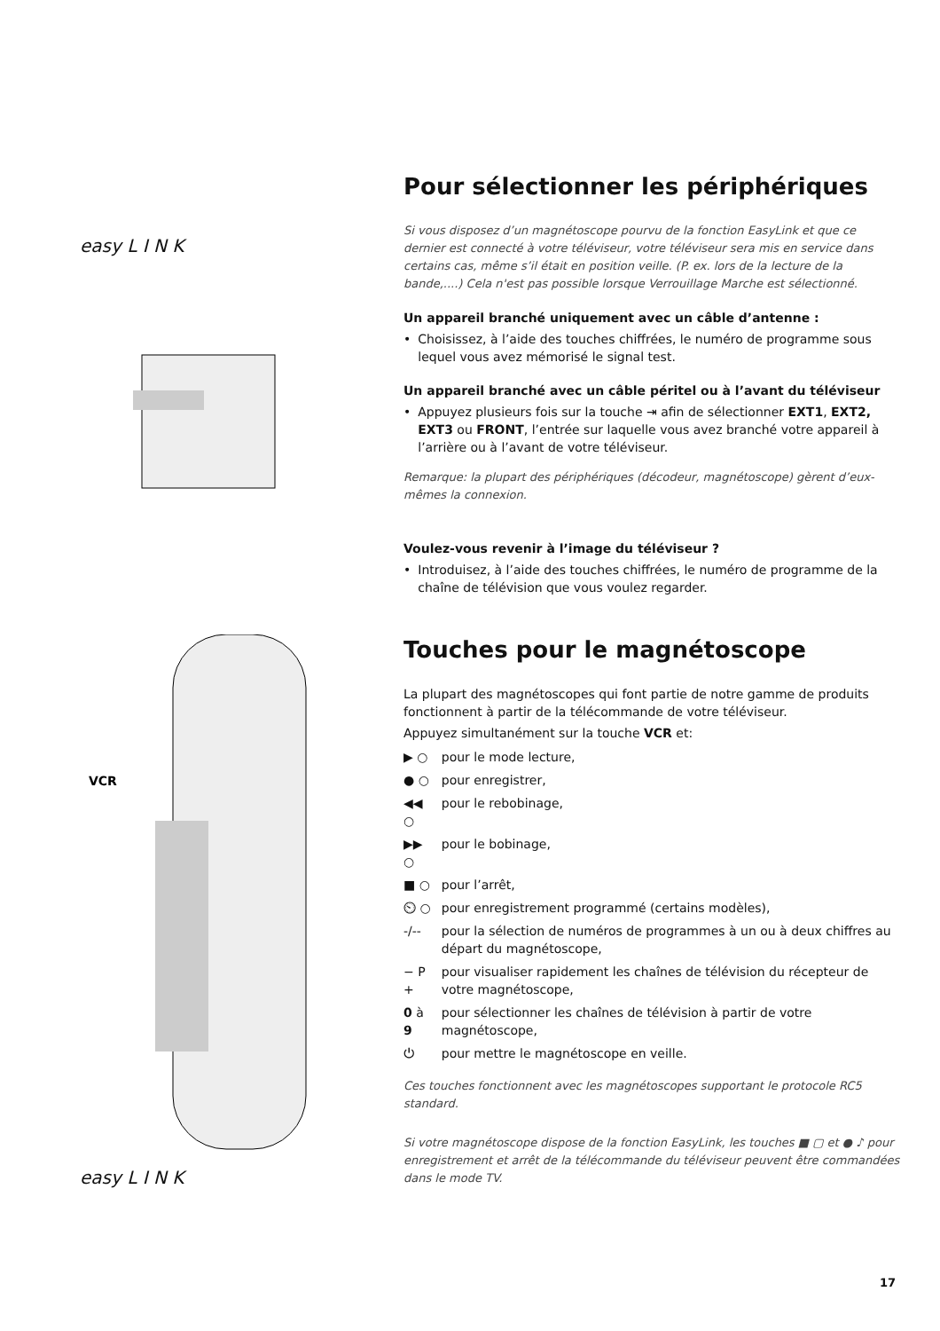easy L I N K
VCR
easy L I N K
Pour sélectionner les périphériques
Si vous disposez d’un magnétoscope pourvu de la fonction EasyLink et que ce dernier est connecté à votre téléviseur, votre téléviseur sera mis en service dans certains cas, même s’il était en position veille. (P. ex. lors de la lecture de la bande,....) Cela n'est pas possible lorsque Verrouillage Marche est sélectionné.
Un appareil branché uniquement avec un câble d’antenne :
• Choisissez, à l’aide des touches chiffrées, le numéro de programme sous lequel vous avez mémorisé le signal test.
Un appareil branché avec un câble péritel ou à l’avant du téléviseur
• Appuyez plusieurs fois sur la touche ⇥ afin de sélectionner EXT1, EXT2, EXT3 ou FRONT, l’entrée sur laquelle vous avez branché votre appareil à l’arrière ou à l’avant de votre téléviseur.
Remarque: la plupart des périphériques (décodeur, magnétoscope) gèrent d’eux-mêmes la connexion.
Voulez-vous revenir à l’image du téléviseur ?
• Introduisez, à l’aide des touches chiffrées, le numéro de programme de la chaîne de télévision que vous voulez regarder.
Touches pour le magnétoscope
La plupart des magnétoscopes qui font partie de notre gamme de produits fonctionnent à partir de la télécommande de votre téléviseur.
Appuyez simultanément sur la touche VCR et:
| ▶ ○ | pour le mode lecture, |
| ● ○ | pour enregistrer, |
| ◀◀ ○ | pour le rebobinage, |
| ▶▶ ○ | pour le bobinage, |
| ■ ○ | pour l’arrêt, |
| ⏲ ○ | pour enregistrement programmé (certains modèles), |
| -/-- | pour la sélection de numéros de programmes à un ou à deux chiffres au départ du magnétoscope, |
| − P + | pour visualiser rapidement les chaînes de télévision du récepteur de votre magnétoscope, |
| 0 à 9 | pour sélectionner les chaînes de télévision à partir de votre magnétoscope, |
| ⏻ | pour mettre le magnétoscope en veille. |
Ces touches fonctionnent avec les magnétoscopes supportant le protocole RC5 standard.
Si votre magnétoscope dispose de la fonction EasyLink, les touches ■ ▢ et ● ♪ pour enregistrement et arrêt de la télécommande du téléviseur peuvent être commandées dans le mode TV.
17